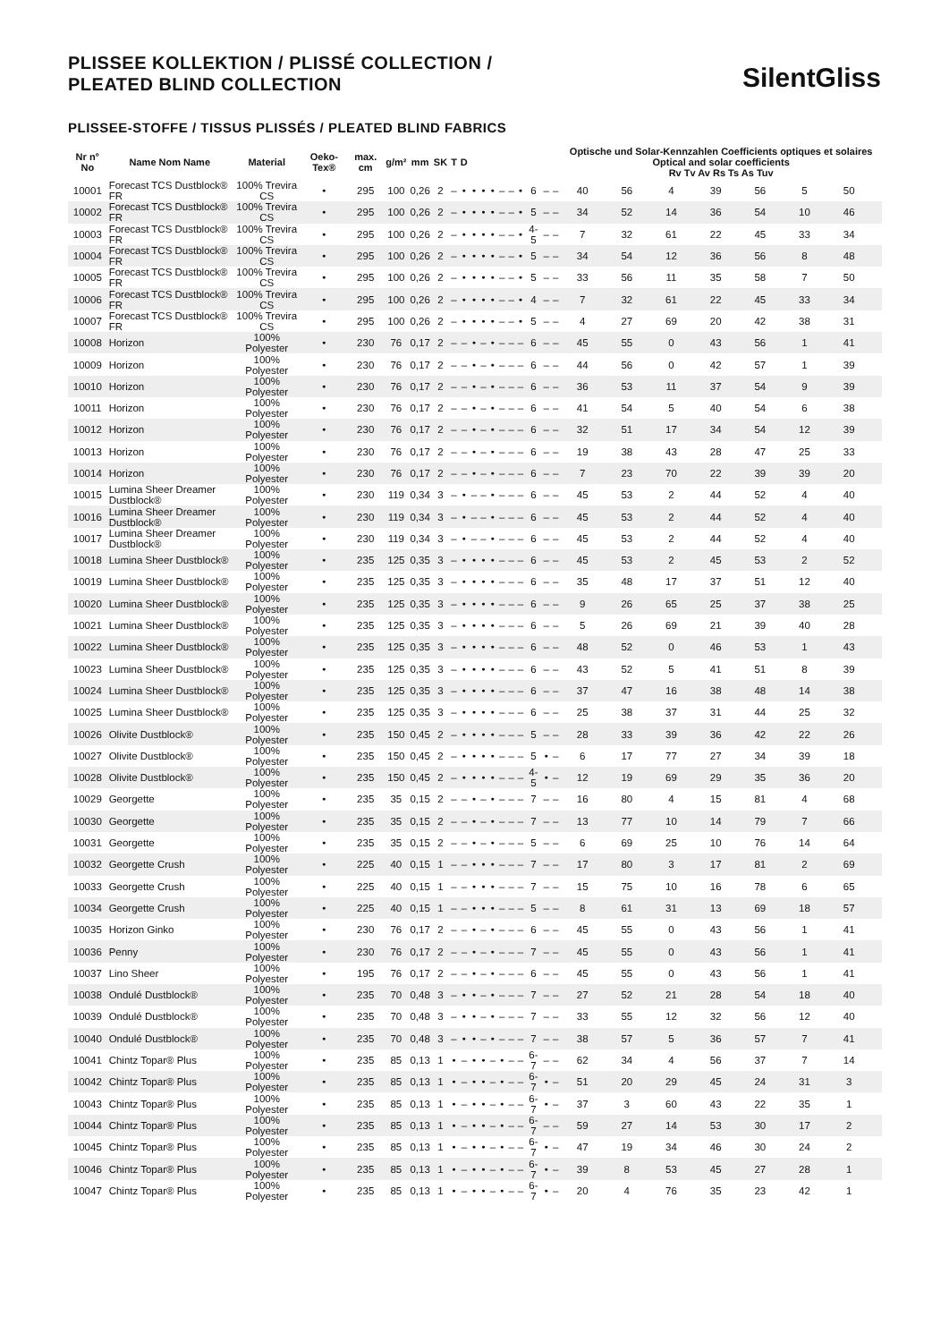PLISSEE KOLLEKTION / PLISSÉ COLLECTION /
PLEATED BLIND COLLECTION
SilentGliss
PLISSEE-STOFFE / TISSUS PLISSÉS / PLEATED BLIND FABRICS
| Nr n° No | Name Nom Name | Material | Oeko-Tex® | max. cm | g/m² | mm | SK | T | D | | | | | | | | | | Optische und Solar-Kennzahlen Coefficients optiques et solaires Optical and solar coefficients Rv Tv Av Rs Ts As Tuv | | | | | | | |
| --- | --- | --- | --- | --- | --- | --- | --- | --- | --- | --- | --- | --- | --- | --- | --- | --- | --- | --- | --- | --- | --- | --- | --- | --- | --- | --- |
| 10001 | Forecast TCS Dustblock® FR | 100% Trevira CS | • | 295 | 100 | 0,26 | 2 | – | • | • | • | • | – | – | • | 6 | – | – | 40 | 56 | 4 | 39 | 56 | 5 | 50 | |
| 10002 | Forecast TCS Dustblock® FR | 100% Trevira CS | • | 295 | 100 | 0,26 | 2 | – | • | • | • | • | – | – | • | 5 | – | – | 34 | 52 | 14 | 36 | 54 | 10 | 46 | |
| 10003 | Forecast TCS Dustblock® FR | 100% Trevira CS | • | 295 | 100 | 0,26 | 2 | – | • | • | • | • | – | – | • | 4-5 | – | – | 7 | 32 | 61 | 22 | 45 | 33 | 34 | |
| 10004 | Forecast TCS Dustblock® FR | 100% Trevira CS | • | 295 | 100 | 0,26 | 2 | – | • | • | • | • | – | – | • | 5 | – | – | 34 | 54 | 12 | 36 | 56 | 8 | 48 | |
| 10005 | Forecast TCS Dustblock® FR | 100% Trevira CS | • | 295 | 100 | 0,26 | 2 | – | • | • | • | • | – | – | • | 5 | – | – | 33 | 56 | 11 | 35 | 58 | 7 | 50 | |
| 10006 | Forecast TCS Dustblock® FR | 100% Trevira CS | • | 295 | 100 | 0,26 | 2 | – | • | • | • | • | – | – | • | 4 | – | – | 7 | 32 | 61 | 22 | 45 | 33 | 34 | |
| 10007 | Forecast TCS Dustblock® FR | 100% Trevira CS | • | 295 | 100 | 0,26 | 2 | – | • | • | • | • | – | – | • | 5 | – | – | 4 | 27 | 69 | 20 | 42 | 38 | 31 | |
| 10008 | Horizon | 100% Polyester | • | 230 | 76 | 0,17 | 2 | – | – | • | – | • | – | – | – | 6 | – | – | 45 | 55 | 0 | 43 | 56 | 1 | 41 | |
| 10009 | Horizon | 100% Polyester | • | 230 | 76 | 0,17 | 2 | – | – | • | – | • | – | – | – | 6 | – | – | 44 | 56 | 0 | 42 | 57 | 1 | 39 | |
| 10010 | Horizon | 100% Polyester | • | 230 | 76 | 0,17 | 2 | – | – | • | – | • | – | – | – | 6 | – | – | 36 | 53 | 11 | 37 | 54 | 9 | 39 | |
| 10011 | Horizon | 100% Polyester | • | 230 | 76 | 0,17 | 2 | – | – | • | – | • | – | – | – | 6 | – | – | 41 | 54 | 5 | 40 | 54 | 6 | 38 | |
| 10012 | Horizon | 100% Polyester | • | 230 | 76 | 0,17 | 2 | – | – | • | – | • | – | – | – | 6 | – | – | 32 | 51 | 17 | 34 | 54 | 12 | 39 | |
| 10013 | Horizon | 100% Polyester | • | 230 | 76 | 0,17 | 2 | – | – | • | – | • | – | – | – | 6 | – | – | 19 | 38 | 43 | 28 | 47 | 25 | 33 | |
| 10014 | Horizon | 100% Polyester | • | 230 | 76 | 0,17 | 2 | – | – | • | – | • | – | – | – | 6 | – | – | 7 | 23 | 70 | 22 | 39 | 39 | 20 | |
| 10015 | Lumina Sheer Dreamer Dustblock® | 100% Polyester | • | 230 | 119 | 0,34 | 3 | – | • | – | – | • | – | – | – | 6 | – | – | 45 | 53 | 2 | 44 | 52 | 4 | 40 | |
| 10016 | Lumina Sheer Dreamer Dustblock® | 100% Polyester | • | 230 | 119 | 0,34 | 3 | – | • | – | – | • | – | – | – | 6 | – | – | 45 | 53 | 2 | 44 | 52 | 4 | 40 | |
| 10017 | Lumina Sheer Dreamer Dustblock® | 100% Polyester | • | 230 | 119 | 0,34 | 3 | – | • | – | – | • | – | – | – | 6 | – | – | 45 | 53 | 2 | 44 | 52 | 4 | 40 | |
| 10018 | Lumina Sheer Dustblock® | 100% Polyester | • | 235 | 125 | 0,35 | 3 | – | • | • | • | • | – | – | – | 6 | – | – | 45 | 53 | 2 | 45 | 53 | 2 | 52 | |
| 10019 | Lumina Sheer Dustblock® | 100% Polyester | • | 235 | 125 | 0,35 | 3 | – | • | • | • | • | – | – | – | 6 | – | – | 35 | 48 | 17 | 37 | 51 | 12 | 40 | |
| 10020 | Lumina Sheer Dustblock® | 100% Polyester | • | 235 | 125 | 0,35 | 3 | – | • | • | • | • | – | – | – | 6 | – | – | 9 | 26 | 65 | 25 | 37 | 38 | 25 | |
| 10021 | Lumina Sheer Dustblock® | 100% Polyester | • | 235 | 125 | 0,35 | 3 | – | • | • | • | • | – | – | – | 6 | – | – | 5 | 26 | 69 | 21 | 39 | 40 | 28 | |
| 10022 | Lumina Sheer Dustblock® | 100% Polyester | • | 235 | 125 | 0,35 | 3 | – | • | • | • | • | – | – | – | 6 | – | – | 48 | 52 | 0 | 46 | 53 | 1 | 43 | |
| 10023 | Lumina Sheer Dustblock® | 100% Polyester | • | 235 | 125 | 0,35 | 3 | – | • | • | • | • | – | – | – | 6 | – | – | 43 | 52 | 5 | 41 | 51 | 8 | 39 | |
| 10024 | Lumina Sheer Dustblock® | 100% Polyester | • | 235 | 125 | 0,35 | 3 | – | • | • | • | • | – | – | – | 6 | – | – | 37 | 47 | 16 | 38 | 48 | 14 | 38 | |
| 10025 | Lumina Sheer Dustblock® | 100% Polyester | • | 235 | 125 | 0,35 | 3 | – | • | • | • | • | – | – | – | 6 | – | – | 25 | 38 | 37 | 31 | 44 | 25 | 32 | |
| 10026 | Olivite Dustblock® | 100% Polyester | • | 235 | 150 | 0,45 | 2 | – | • | • | • | • | – | – | – | 5 | – | – | 28 | 33 | 39 | 36 | 42 | 22 | 26 | |
| 10027 | Olivite Dustblock® | 100% Polyester | • | 235 | 150 | 0,45 | 2 | – | • | • | • | • | – | – | – | 5 | • | – | 6 | 17 | 77 | 27 | 34 | 39 | 18 | |
| 10028 | Olivite Dustblock® | 100% Polyester | • | 235 | 150 | 0,45 | 2 | – | • | • | • | • | – | – | – | 4-5 | • | – | 12 | 19 | 69 | 29 | 35 | 36 | 20 | |
| 10029 | Georgette | 100% Polyester | • | 235 | 35 | 0,15 | 2 | – | – | • | – | • | – | – | – | 7 | – | – | 16 | 80 | 4 | 15 | 81 | 4 | 68 | |
| 10030 | Georgette | 100% Polyester | • | 235 | 35 | 0,15 | 2 | – | – | • | – | • | – | – | – | 7 | – | – | 13 | 77 | 10 | 14 | 79 | 7 | 66 | |
| 10031 | Georgette | 100% Polyester | • | 235 | 35 | 0,15 | 2 | – | – | • | – | • | – | – | – | 5 | – | – | 6 | 69 | 25 | 10 | 76 | 14 | 64 | |
| 10032 | Georgette Crush | 100% Polyester | • | 225 | 40 | 0,15 | 1 | – | – | • | • | • | – | – | – | 7 | – | – | 17 | 80 | 3 | 17 | 81 | 2 | 69 | |
| 10033 | Georgette Crush | 100% Polyester | • | 225 | 40 | 0,15 | 1 | – | – | • | • | • | – | – | – | 7 | – | – | 15 | 75 | 10 | 16 | 78 | 6 | 65 | |
| 10034 | Georgette Crush | 100% Polyester | • | 225 | 40 | 0,15 | 1 | – | – | • | • | • | – | – | – | 5 | – | – | 8 | 61 | 31 | 13 | 69 | 18 | 57 | |
| 10035 | Horizon Ginko | 100% Polyester | • | 230 | 76 | 0,17 | 2 | – | – | • | – | • | – | – | – | 6 | – | – | 45 | 55 | 0 | 43 | 56 | 1 | 41 | |
| 10036 | Penny | 100% Polyester | • | 230 | 76 | 0,17 | 2 | – | – | • | – | • | – | – | – | 7 | – | – | 45 | 55 | 0 | 43 | 56 | 1 | 41 | |
| 10037 | Lino Sheer | 100% Polyester | • | 195 | 76 | 0,17 | 2 | – | – | • | – | • | – | – | – | 6 | – | – | 45 | 55 | 0 | 43 | 56 | 1 | 41 | |
| 10038 | Ondulé Dustblock® | 100% Polyester | • | 235 | 70 | 0,48 | 3 | – | • | • | – | • | – | – | – | 7 | – | – | 27 | 52 | 21 | 28 | 54 | 18 | 40 | |
| 10039 | Ondulé Dustblock® | 100% Polyester | • | 235 | 70 | 0,48 | 3 | – | • | • | – | • | – | – | – | 7 | – | – | 33 | 55 | 12 | 32 | 56 | 12 | 40 | |
| 10040 | Ondulé Dustblock® | 100% Polyester | • | 235 | 70 | 0,48 | 3 | – | • | • | – | • | – | – | – | 7 | – | – | 38 | 57 | 5 | 36 | 57 | 7 | 41 | |
| 10041 | Chintz Topar® Plus | 100% Polyester | • | 235 | 85 | 0,13 | 1 | • | – | • | • | – | • | – | – | 6-7 | – | – | 62 | 34 | 4 | 56 | 37 | 7 | 14 | |
| 10042 | Chintz Topar® Plus | 100% Polyester | • | 235 | 85 | 0,13 | 1 | • | – | • | • | – | • | – | – | 6-7 | • | – | 51 | 20 | 29 | 45 | 24 | 31 | 3 | |
| 10043 | Chintz Topar® Plus | 100% Polyester | • | 235 | 85 | 0,13 | 1 | • | – | • | • | – | • | – | – | 6-7 | • | – | 37 | 3 | 60 | 43 | 22 | 35 | 1 | |
| 10044 | Chintz Topar® Plus | 100% Polyester | • | 235 | 85 | 0,13 | 1 | • | – | • | • | – | • | – | – | 6-7 | – | – | 59 | 27 | 14 | 53 | 30 | 17 | 2 | |
| 10045 | Chintz Topar® Plus | 100% Polyester | • | 235 | 85 | 0,13 | 1 | • | – | • | • | – | • | – | – | 6-7 | • | – | 47 | 19 | 34 | 46 | 30 | 24 | 2 | |
| 10046 | Chintz Topar® Plus | 100% Polyester | • | 235 | 85 | 0,13 | 1 | • | – | • | • | – | • | – | – | 6-7 | • | – | 39 | 8 | 53 | 45 | 27 | 28 | 1 | |
| 10047 | Chintz Topar® Plus | 100% Polyester | • | 235 | 85 | 0,13 | 1 | • | – | • | • | – | • | – | – | 6-7 | • | – | 20 | 4 | 76 | 35 | 23 | 42 | 1 | |